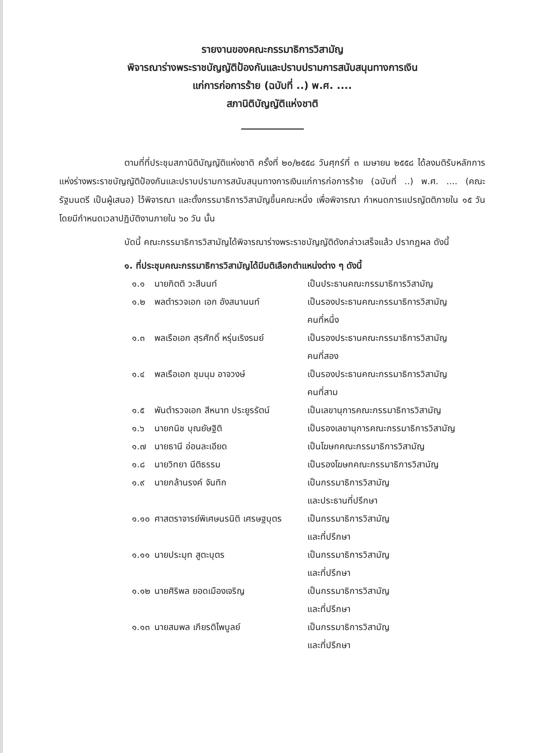รายงานของคณะกรรมาธิการวิสามัญ
พิจารณาร่างพระราชบัญญัติป้องกันและปราบปรามการสนับสนุนทางการเงิน
แก่การก่อการร้าย (ฉบับที่ ..) พ.ศ. ....
สภานิติบัญญัติแห่งชาติ
ตามที่ที่ประชุมสภานิติบัญญัติแห่งชาติ ครั้งที่ ๒๐/๒๕๕๘ วันศุกร์ที่ ๓ เมษายน ๒๕๕๘ ได้ลงมติรับหลักการแห่งร่างพระราชบัญญัติป้องกันและปราบปรามการสนับสนุนทางการเงินแก่การก่อการร้าย (ฉบับที่ ..) พ.ศ. .... (คณะรัฐมนตรี เป็นผู้เสนอ) ไว้พิจารณา และตั้งกรรมาธิการวิสามัญขึ้นคณะหนึ่ง เพื่อพิจารณา กำหนดการแปรญัตติภายใน ๑๕ วัน โดยมีกำหนดเวลาปฏิบัติงานภายใน ๖๐ วัน นั้น
บัดนี้ คณะกรรมาธิการวิสามัญได้พิจารณาร่างพระราชบัญญัติดังกล่าวเสร็จแล้ว ปรากฏผล ดังนี้
๑. ที่ประชุมคณะกรรมาธิการวิสามัญได้มีมติเลือกตำแหน่งต่าง ๆ ดังนี้
| ๑.๑ | นายกิตติ วะสีนนท์ | เป็นประธานคณะกรรมาธิการวิสามัญ |
| ๑.๒ | พลตำรวจเอก เอก อังสนานนท์ | เป็นรองประธานคณะกรรมาธิการวิสามัญ คนที่หนึ่ง |
| ๑.๓ | พลเรือเอก สุรศักดิ์ หรุ่นเริงรมย์ | เป็นรองประธานคณะกรรมาธิการวิสามัญ คนที่สอง |
| ๑.๔ | พลเรือเอก ชุมนุม อาจวงษ์ | เป็นรองประธานคณะกรรมาธิการวิสามัญ คนที่สาม |
| ๑.๕ | พันตำรวจเอก สีหนาท ประยูรรัตน์ | เป็นเลขานุการคณะกรรมาธิการวิสามัญ |
| ๑.๖ | นายกนิช บุณยัษฐิติ | เป็นรองเลขานุการคณะกรรมาธิการวิสามัญ |
| ๑.๗ | นายธานี อ่อนละเอียด | เป็นโฆษกคณะกรรมาธิการวิสามัญ |
| ๑.๘ | นายวิทยา นีติธรรม | เป็นรองโฆษกคณะกรรมาธิการวิสามัญ |
| ๑.๙ | นายกล้านรงค์ จันทิก | เป็นกรรมาธิการวิสามัญ และประธานที่ปรึกษา |
| ๑.๑๐ | ศาสตราจารย์พิเศษนรนิติ เศรษฐบุตร | เป็นกรรมาธิการวิสามัญ และที่ปรึกษา |
| ๑.๑๑ | นายประมุท สูตะบุตร | เป็นกรรมาธิการวิสามัญ และที่ปรึกษา |
| ๑.๑๒ | นายศิริพล ยอดเมืองเจริญ | เป็นกรรมาธิการวิสามัญ และที่ปรึกษา |
| ๑.๑๓ | นายสมพล เกียรติไพบูลย์ | เป็นกรรมาธิการวิสามัญ และที่ปรึกษา |